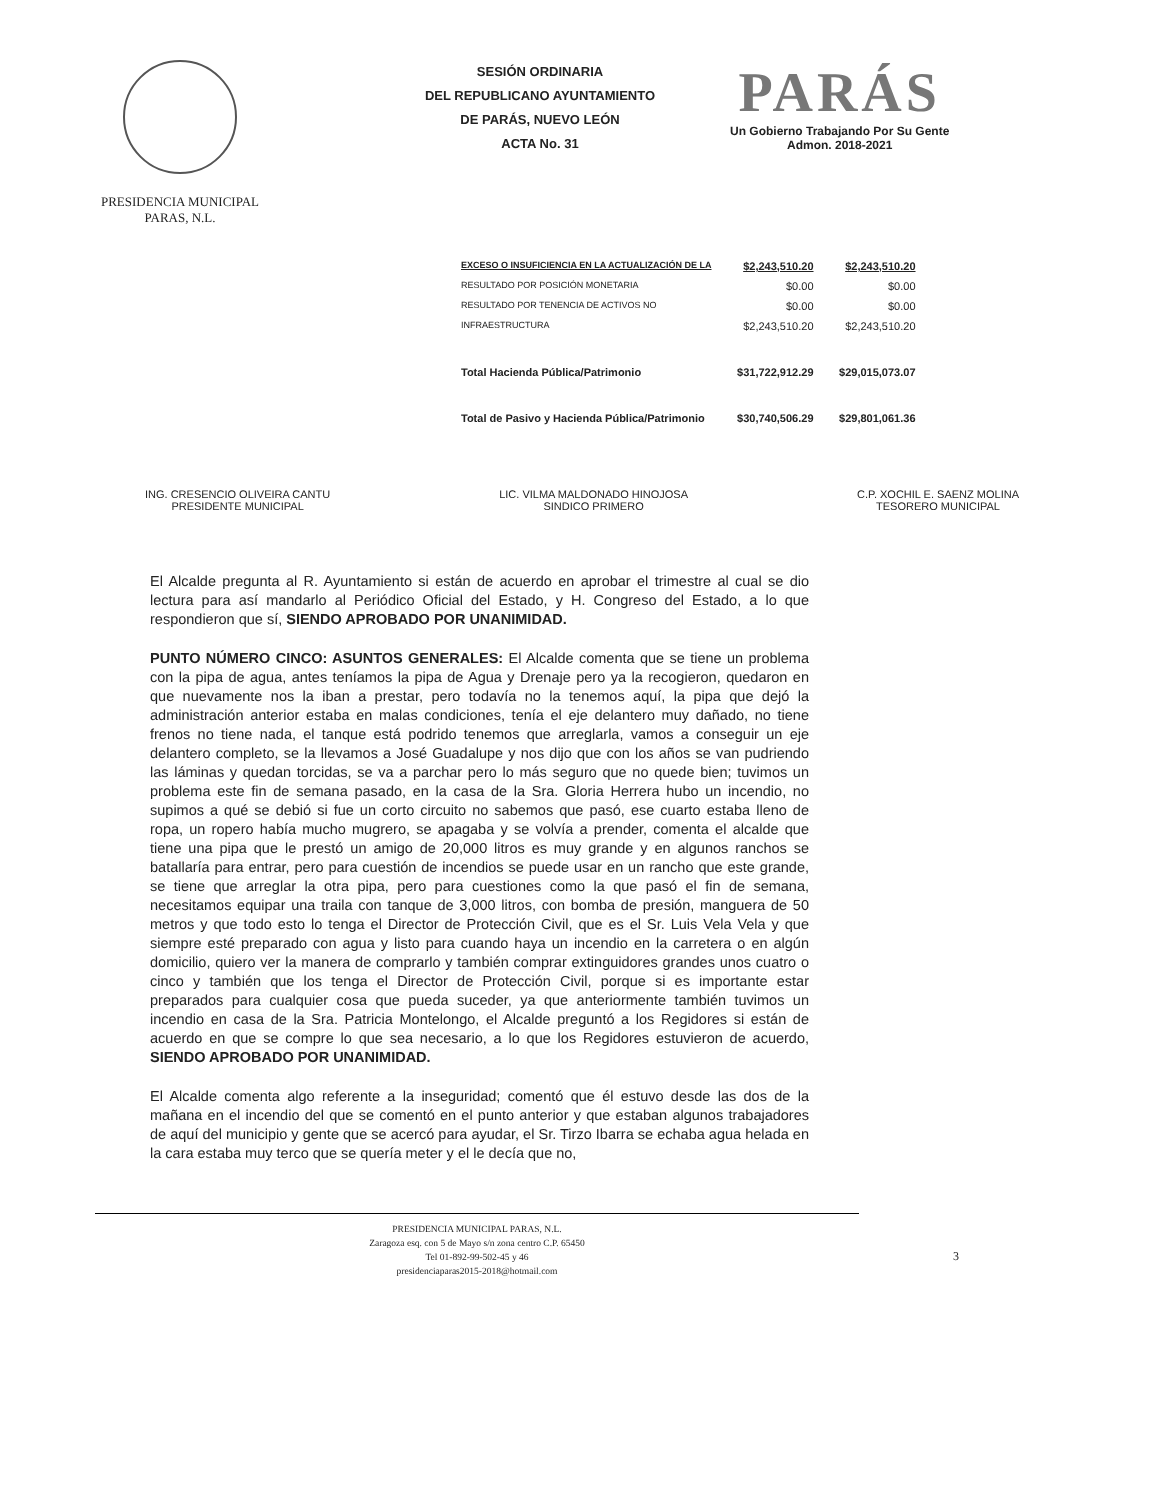PRESIDENCIA MUNICIPAL
PARAS, N.L.
SESIÓN ORDINARIA
DEL REPUBLICANO AYUNTAMIENTO
DE PARÁS, NUEVO LEÓN
ACTA No. 31
PARÁS
Un Gobierno Trabajando Por Su Gente
Admon. 2018-2021
| EXCESO O INSUFICIENCIA EN LA ACTUALIZACIÓN DE LA | $2,243,510.20 | $2,243,510.20 |
| RESULTADO POR POSICIÓN MONETARIA | $0.00 | $0.00 |
| RESULTADO POR TENENCIA DE ACTIVOS NO | $0.00 | $0.00 |
| INFRAESTRUCTURA | $2,243,510.20 | $2,243,510.20 |
| Total Hacienda Pública/Patrimonio | $31,722,912.29 | $29,015,073.07 |
| Total de Pasivo y Hacienda Pública/Patrimonio | $30,740,506.29 | $29,801,061.36 |
ING. CRESENCIO OLIVEIRA CANTU
PRESIDENTE MUNICIPAL
LIC. VILMA MALDONADO HINOJOSA
SINDICO PRIMERO
C.P. XOCHIL E. SAENZ MOLINA
TESORERO MUNICIPAL
El Alcalde pregunta al R. Ayuntamiento si están de acuerdo en aprobar el trimestre al cual se dio lectura para así mandarlo al Periódico Oficial del Estado, y H. Congreso del Estado, a lo que respondieron que sí, SIENDO APROBADO POR UNANIMIDAD.
PUNTO NÚMERO CINCO: ASUNTOS GENERALES: El Alcalde comenta que se tiene un problema con la pipa de agua, antes teníamos la pipa de Agua y Drenaje pero ya la recogieron, quedaron en que nuevamente nos la iban a prestar, pero todavía no la tenemos aquí, la pipa que dejó la administración anterior estaba en malas condiciones, tenía el eje delantero muy dañado, no tiene frenos no tiene nada, el tanque está podrido tenemos que arreglarla, vamos a conseguir un eje delantero completo, se la llevamos a José Guadalupe y nos dijo que con los años se van pudriendo las láminas y quedan torcidas, se va a parchar pero lo más seguro que no quede bien; tuvimos un problema este fin de semana pasado, en la casa de la Sra. Gloria Herrera hubo un incendio, no supimos a qué se debió si fue un corto circuito no sabemos que pasó, ese cuarto estaba lleno de ropa, un ropero había mucho mugrero, se apagaba y se volvía a prender, comenta el alcalde que tiene una pipa que le prestó un amigo de 20,000 litros es muy grande y en algunos ranchos se batallaría para entrar, pero para cuestión de incendios se puede usar en un rancho que este grande, se tiene que arreglar la otra pipa, pero para cuestiones como la que pasó el fin de semana, necesitamos equipar una traila con tanque de 3,000 litros, con bomba de presión, manguera de 50 metros y que todo esto lo tenga el Director de Protección Civil, que es el Sr. Luis Vela Vela y que siempre esté preparado con agua y listo para cuando haya un incendio en la carretera o en algún domicilio, quiero ver la manera de comprarlo y también comprar extinguidores grandes unos cuatro o cinco y también que los tenga el Director de Protección Civil, porque si es importante estar preparados para cualquier cosa que pueda suceder, ya que anteriormente también tuvimos un incendio en casa de la Sra. Patricia Montelongo, el Alcalde preguntó a los Regidores si están de acuerdo en que se compre lo que sea necesario, a lo que los Regidores estuvieron de acuerdo, SIENDO APROBADO POR UNANIMIDAD.
El Alcalde comenta algo referente a la inseguridad; comentó que él estuvo desde las dos de la mañana en el incendio del que se comentó en el punto anterior y que estaban algunos trabajadores de aquí del municipio y gente que se acercó para ayudar, el Sr. Tirzo Ibarra se echaba agua helada en la cara estaba muy terco que se quería meter y el le decía que no,
PRESIDENCIA MUNICIPAL PARAS, N.L.
Zaragoza esq. con 5 de Mayo s/n zona centro C.P. 65450
Tel 01-892-99-502-45 y 46
presidenciaparas2015-2018@hotmail.com
3